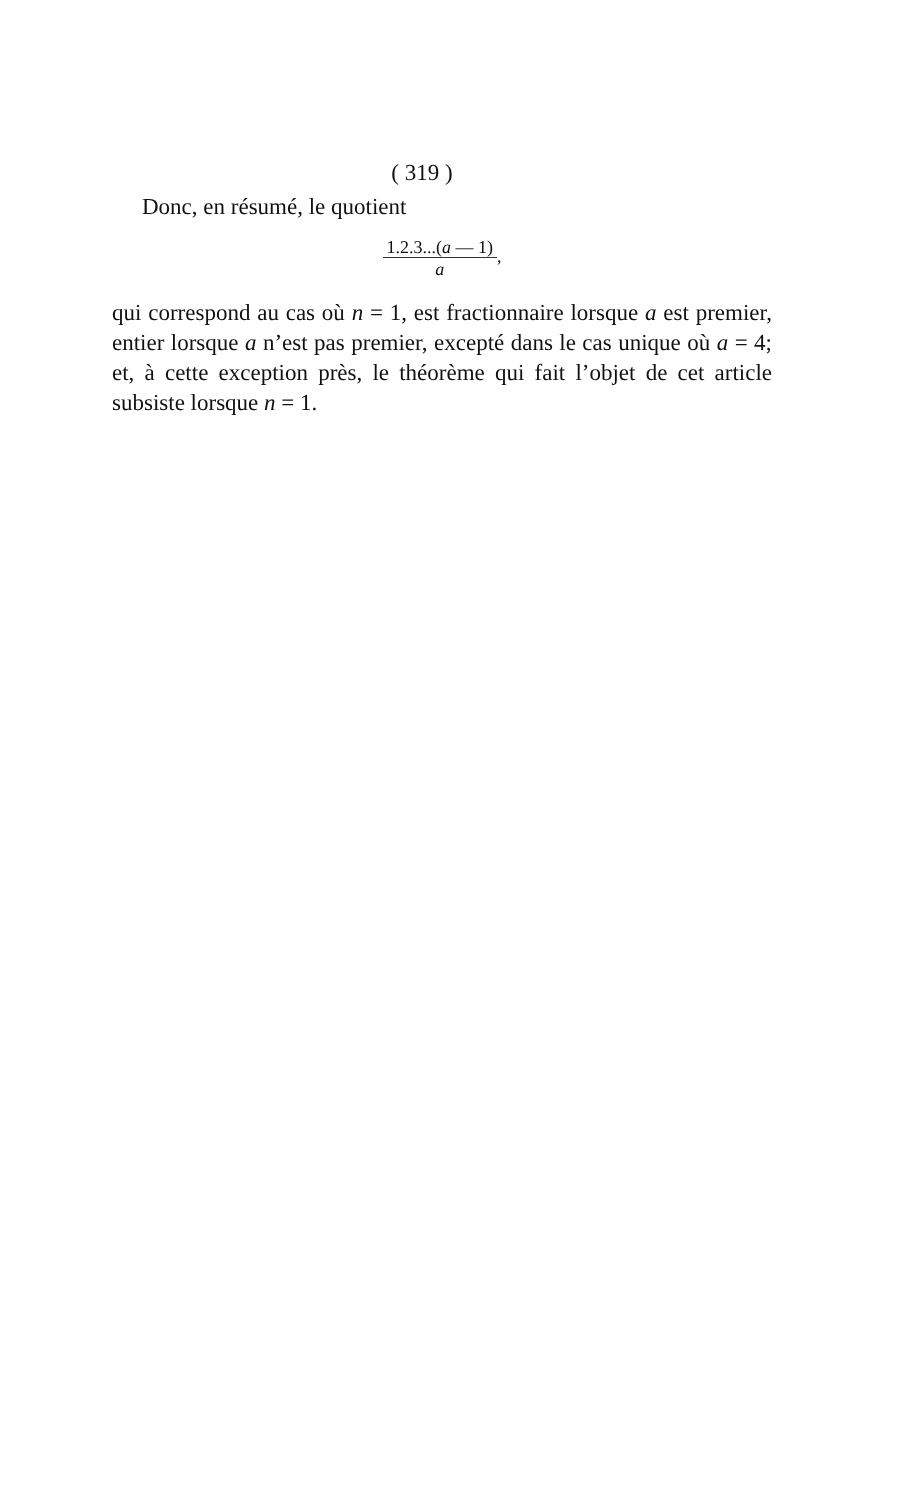( 319 )
Donc, en résumé, le quotient
1.2.3...(a — 1)
a,
qui correspond au cas où n = 1, est fractionnaire lorsque a est premier, entier lorsque a n’est pas premier, excepté dans le cas unique où a = 4; et, à cette exception près, le théorème qui fait l’objet de cet article subsiste lorsque n = 1.